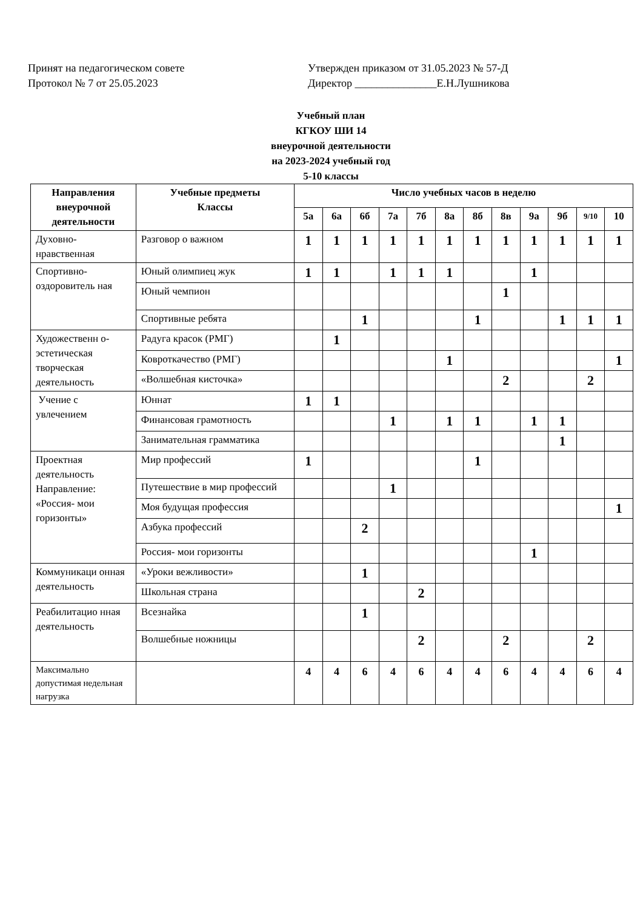Принят на педагогическом совете
Протокол № 7 от 25.05.2023
Утвержден приказом от 31.05.2023 № 57-Д
Директор _______________Е.Н.Лушникова
Учебный план
КГКОУ ШИ 14
внеурочной деятельности
на 2023-2024 учебный год
5-10 классы
| Направления внеурочной деятельности | Учебные предметы Классы | Число учебных часов в неделю | | | | | | | | | | | |
| --- | --- | --- | --- | --- | --- | --- | --- | --- | --- | --- | --- | --- | --- |
| | | 5а | 6а | 6б | 7а | 7б | 8а | 8б | 8в | 9а | 9б | 9/10 | 10 |
| Духовно-нравственная | Разговор о важном | 1 | 1 | 1 | 1 | 1 | 1 | 1 | 1 | 1 | 1 | 1 | 1 |
| Спортивно-оздоровитель ная | Юный олимпиец жук | 1 | 1 | | 1 | 1 | 1 | | | 1 | | | |
| | Юный чемпион | | | | | | | | 1 | | | | |
| | Спортивные ребята | | | 1 | | | | 1 | | | 1 | 1 | 1 |
| Художественн о-эстетическая творческая деятельность | Радуга красок (РМГ) | | 1 | | | | | | | | | | |
| | Ковроткачество (РМГ) | | | | | | 1 | | | | | | 1 |
| | «Волшебная кисточка» | | | | | | | | 2 | | | 2 | |
| Учение с увлечением | Юннат | 1 | 1 | | | | | | | | | | |
| | Финансовая грамотность | | | | 1 | | 1 | 1 | | 1 | 1 | | |
| | Занимательная грамматика | | | | | | | | | | 1 | | |
| Проектная деятельность Направление: «Россия- мои горизонты» | Мир профессий | 1 | | | | | | 1 | | | | | |
| | Путешествие в мир профессий | | | | 1 | | | | | | | | |
| | Моя будущая профессия | | | | | | | | | | | | 1 |
| | Азбука профессий | | | 2 | | | | | | | | | |
| | Россия- мои горизонты | | | | | | | | | 1 | | | |
| Коммуникаци онная деятельность | «Уроки вежливости» | | | 1 | | | | | | | | | |
| | Школьная страна | | | | | 2 | | | | | | | |
| Реабилитацио нная деятельность | Всезнайка | | | 1 | | | | | | | | | |
| | Волшебные ножницы | | | | | 2 | | | 2 | | | 2 | |
| Максимально допустимая недельная нагрузка | | 4 | 4 | 6 | 4 | 6 | 4 | 4 | 6 | 4 | 4 | 6 | 4 |